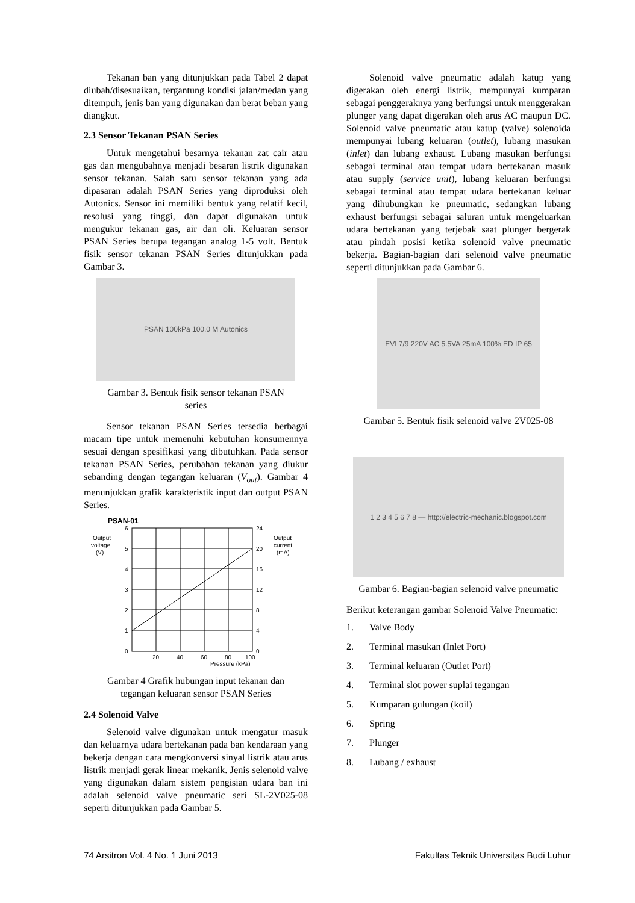Tekanan ban yang ditunjukkan pada Tabel 2 dapat diubah/disesuaikan, tergantung kondisi jalan/medan yang ditempuh, jenis ban yang digunakan dan berat beban yang diangkut.
2.3 Sensor Tekanan PSAN Series
Untuk mengetahui besarnya tekanan zat cair atau gas dan mengubahnya menjadi besaran listrik digunakan sensor tekanan. Salah satu sensor tekanan yang ada dipasaran adalah PSAN Series yang diproduksi oleh Autonics. Sensor ini memiliki bentuk yang relatif kecil, resolusi yang tinggi, dan dapat digunakan untuk mengukur tekanan gas, air dan oli. Keluaran sensor PSAN Series berupa tegangan analog 1-5 volt. Bentuk fisik sensor tekanan PSAN Series ditunjukkan pada Gambar 3.
PSAN 100kPa 100.0 M Autonics
Gambar 3. Bentuk fisik sensor tekanan PSAN series
Sensor tekanan PSAN Series tersedia berbagai macam tipe untuk memenuhi kebutuhan konsumennya sesuai dengan spesifikasi yang dibutuhkan. Pada sensor tekanan PSAN Series, perubahan tekanan yang diukur sebanding dengan tegangan keluaran (V<sub>out</sub>). Gambar 4 menunjukkan grafik karakteristik input dan output PSAN Series.
PSAN-01
Output
voltage
(V)
Output
current
(mA)
6
5
4
3
2
1
0
24
20
16
12
8
4
0
20
40
60
80
100
Pressure (kPa)
Gambar 4 Grafik hubungan input tekanan dan tegangan keluaran sensor PSAN Series
2.4 Solenoid Valve
Selenoid valve digunakan untuk mengatur masuk dan keluarnya udara bertekanan pada ban kendaraan yang bekerja dengan cara mengkonversi sinyal listrik atau arus listrik menjadi gerak linear mekanik. Jenis selenoid valve yang digunakan dalam sistem pengisian udara ban ini adalah selenoid valve pneumatic seri SL-2V025-08 seperti ditunjukkan pada Gambar 5.
Solenoid valve pneumatic adalah katup yang digerakan oleh energi listrik, mempunyai kumparan sebagai penggeraknya yang berfungsi untuk menggerakan plunger yang dapat digerakan oleh arus AC maupun DC. Solenoid valve pneumatic atau katup (valve) solenoida mempunyai lubang keluaran (outlet), lubang masukan (inlet) dan lubang exhaust. Lubang masukan berfungsi sebagai terminal atau tempat udara bertekanan masuk atau supply (service unit), lubang keluaran berfungsi sebagai terminal atau tempat udara bertekanan keluar yang dihubungkan ke pneumatic, sedangkan lubang exhaust berfungsi sebagai saluran untuk mengeluarkan udara bertekanan yang terjebak saat plunger bergerak atau pindah posisi ketika solenoid valve pneumatic bekerja. Bagian-bagian dari selenoid valve pneumatic seperti ditunjukkan pada Gambar 6.
EVI 7/9 220V AC 5.5VA 25mA 100% ED IP 65
Gambar 5. Bentuk fisik selenoid valve 2V025-08
1 2 3 4 5 6 7 8 — http://electric-mechanic.blogspot.com
Gambar 6. Bagian-bagian selenoid valve pneumatic
Berikut keterangan gambar Solenoid Valve Pneumatic:
1. Valve Body
2. Terminal masukan (Inlet Port)
3. Terminal keluaran (Outlet Port)
4. Terminal slot power suplai tegangan
5. Kumparan gulungan (koil)
6. Spring
7. Plunger
8. Lubang / exhaust
74 Arsitron Vol. 4 No. 1 Juni 2013 Fakultas Teknik Universitas Budi Luhur